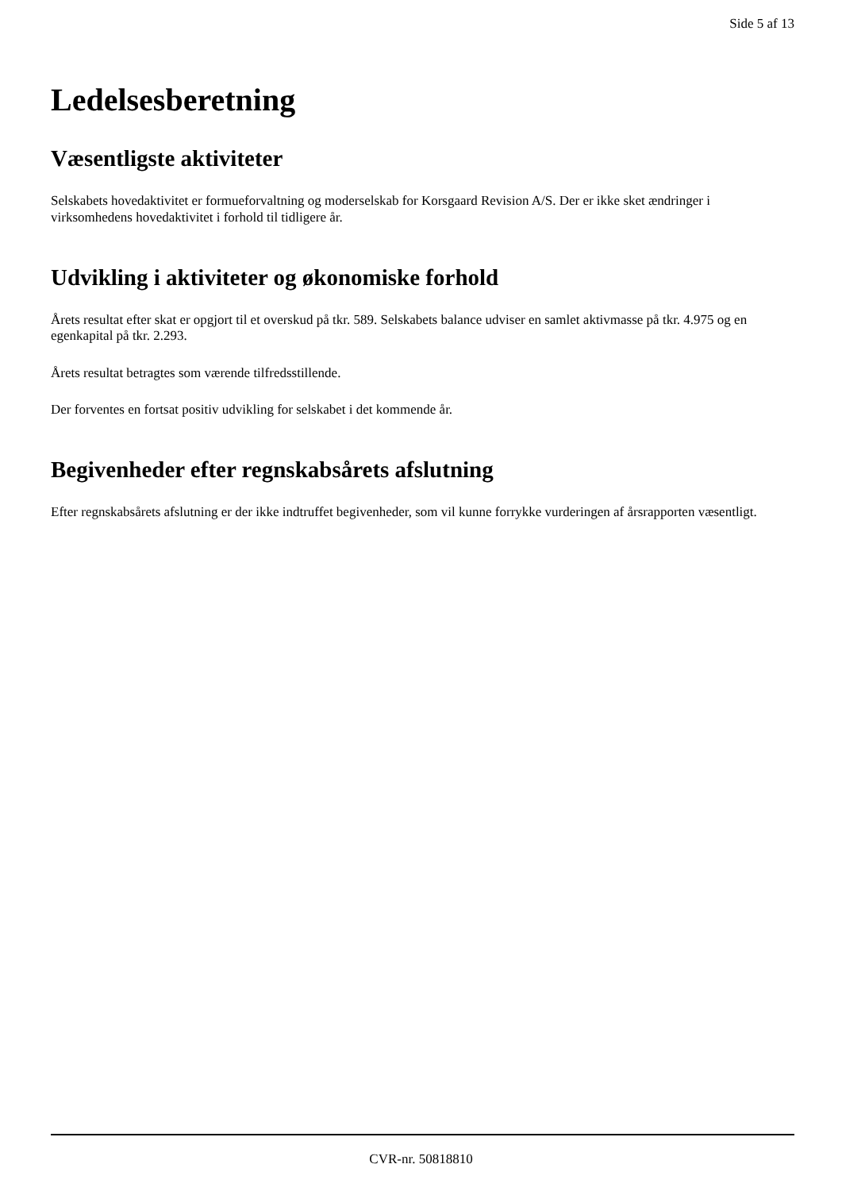Side 5 af 13
Ledelsesberetning
Væsentligste aktiviteter
Selskabets hovedaktivitet er formueforvaltning og moderselskab for Korsgaard Revision A/S. Der er ikke sket ændringer i virksomhedens hovedaktivitet i forhold til tidligere år.
Udvikling i aktiviteter og økonomiske forhold
Årets resultat efter skat er opgjort til et overskud på tkr. 589. Selskabets balance udviser en samlet aktivmasse på tkr. 4.975 og en egenkapital på tkr. 2.293.
Årets resultat betragtes som værende tilfredsstillende.
Der forventes en fortsat positiv udvikling for selskabet i det kommende år.
Begivenheder efter regnskabsårets afslutning
Efter regnskabsårets afslutning er der ikke indtruffet begivenheder, som vil kunne forrykke vurderingen af årsrapporten væsentligt.
CVR-nr. 50818810